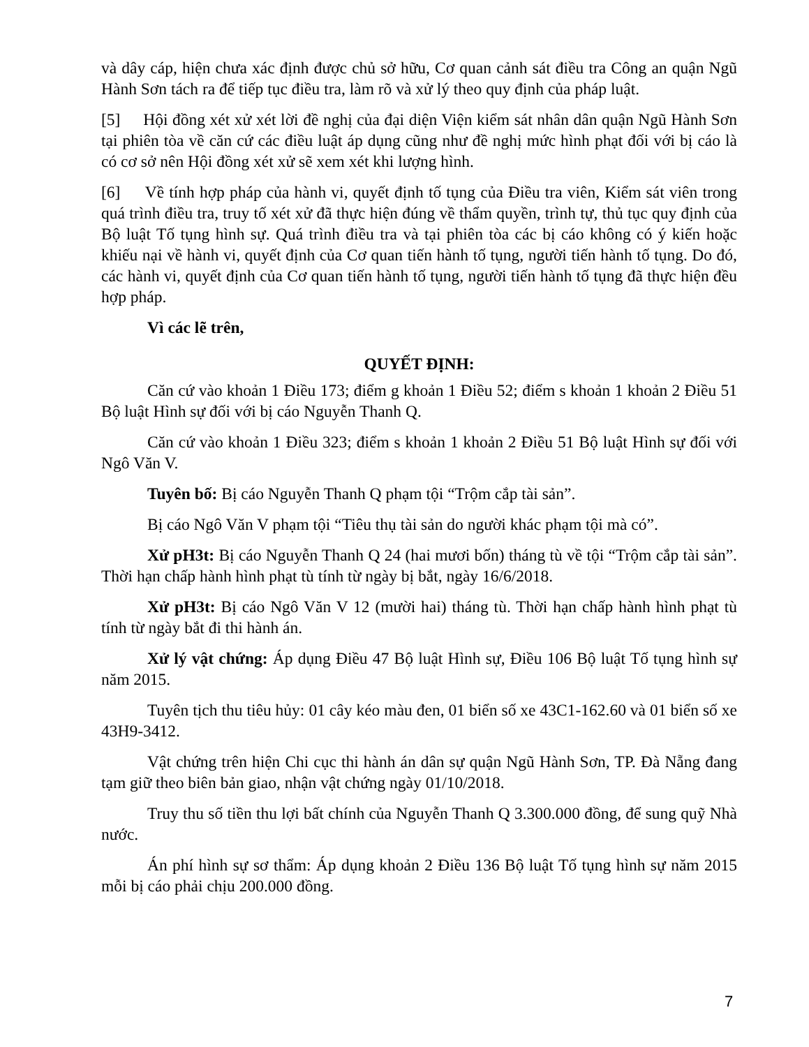và dây cáp, hiện chưa xác định được chủ sở hữu, Cơ quan cảnh sát điều tra Công an quận Ngũ Hành Sơn tách ra để tiếp tục điều tra, làm rõ và xử lý theo quy định của pháp luật.
[5] Hội đồng xét xử xét lời đề nghị của đại diện Viện kiểm sát nhân dân quận Ngũ Hành Sơn tại phiên tòa về căn cứ các điều luật áp dụng cũng như đề nghị mức hình phạt đối với bị cáo là có cơ sở nên Hội đồng xét xử sẽ xem xét khi lượng hình.
[6] Về tính hợp pháp của hành vi, quyết định tố tụng của Điều tra viên, Kiểm sát viên trong quá trình điều tra, truy tố xét xử đã thực hiện đúng về thẩm quyền, trình tự, thủ tục quy định của Bộ luật Tố tụng hình sự. Quá trình điều tra và tại phiên tòa các bị cáo không có ý kiến hoặc khiếu nại về hành vi, quyết định của Cơ quan tiến hành tố tụng, người tiến hành tố tụng. Do đó, các hành vi, quyết định của Cơ quan tiến hành tố tụng, người tiến hành tố tụng đã thực hiện đều hợp pháp.
Vì các lẽ trên,
QUYẾT ĐỊNH:
Căn cứ vào khoản 1 Điều 173; điểm g khoản 1 Điều 52; điểm s khoản 1 khoản 2 Điều 51 Bộ luật Hình sự đối với bị cáo Nguyễn Thanh Q.
Căn cứ vào khoản 1 Điều 323; điểm s khoản 1 khoản 2 Điều 51 Bộ luật Hình sự đối với Ngô Văn V.
Tuyên bố: Bị cáo Nguyễn Thanh Q phạm tội “Trộm cắp tài sản”.
Bị cáo Ngô Văn V phạm tội “Tiêu thụ tài sản do người khác phạm tội mà có”.
Xử pH3t: Bị cáo Nguyễn Thanh Q 24 (hai mươi bốn) tháng tù về tội “Trộm cắp tài sản”. Thời hạn chấp hành hình phạt tù tính từ ngày bị bắt, ngày 16/6/2018.
Xử pH3t: Bị cáo Ngô Văn V 12 (mười hai) tháng tù. Thời hạn chấp hành hình phạt tù tính từ ngày bắt đi thi hành án.
Xử lý vật chứng: Áp dụng Điều 47 Bộ luật Hình sự, Điều 106 Bộ luật Tố tụng hình sự năm 2015.
Tuyên tịch thu tiêu hủy: 01 cây kéo màu đen, 01 biển số xe 43C1-162.60 và 01 biển số xe 43H9-3412.
Vật chứng trên hiện Chi cục thi hành án dân sự quận Ngũ Hành Sơn, TP. Đà Nẵng đang tạm giữ theo biên bản giao, nhận vật chứng ngày 01/10/2018.
Truy thu số tiền thu lợi bất chính của Nguyễn Thanh Q 3.300.000 đồng, để sung quỹ Nhà nước.
Án phí hình sự sơ thẩm: Áp dụng khoản 2 Điều 136 Bộ luật Tố tụng hình sự năm 2015 mỗi bị cáo phải chịu 200.000 đồng.
7